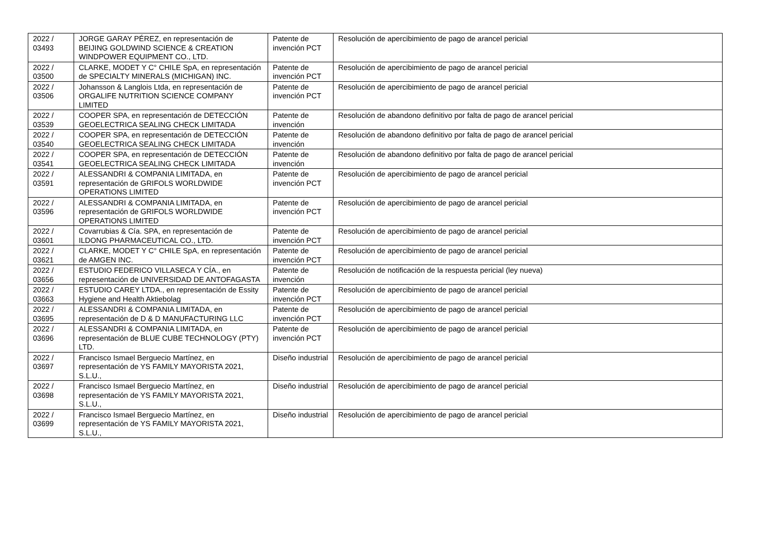| 2022 / 03493 | JORGE GARAY PÉREZ, en representación de BEIJING GOLDWIND SCIENCE & CREATION WINDPOWER EQUIPMENT CO., LTD. | Patente de invención PCT | Resolución de apercibimiento de pago de arancel pericial |
| 2022 / 03500 | CLARKE, MODET Y C° CHILE SpA, en representación de SPECIALTY MINERALS (MICHIGAN) INC. | Patente de invención PCT | Resolución de apercibimiento de pago de arancel pericial |
| 2022 / 03506 | Johansson & Langlois Ltda, en representación de ORGALIFE NUTRITION SCIENCE COMPANY LIMITED | Patente de invención PCT | Resolución de apercibimiento de pago de arancel pericial |
| 2022 / 03539 | COOPER SPA, en representación de DETECCIÓN GEOELECTRICA SEALING CHECK LIMITADA | Patente de invención | Resolución de abandono definitivo por falta de pago de arancel pericial |
| 2022 / 03540 | COOPER SPA, en representación de DETECCIÓN GEOELECTRICA SEALING CHECK LIMITADA | Patente de invención | Resolución de abandono definitivo por falta de pago de arancel pericial |
| 2022 / 03541 | COOPER SPA, en representación de DETECCIÓN GEOELECTRICA SEALING CHECK LIMITADA | Patente de invención | Resolución de abandono definitivo por falta de pago de arancel pericial |
| 2022 / 03591 | ALESSANDRI & COMPANIA LIMITADA, en representación de GRIFOLS WORLDWIDE OPERATIONS LIMITED | Patente de invención PCT | Resolución de apercibimiento de pago de arancel pericial |
| 2022 / 03596 | ALESSANDRI & COMPANIA LIMITADA, en representación de GRIFOLS WORLDWIDE OPERATIONS LIMITED | Patente de invención PCT | Resolución de apercibimiento de pago de arancel pericial |
| 2022 / 03601 | Covarrubias & Cía. SPA, en representación de ILDONG PHARMACEUTICAL CO., LTD. | Patente de invención PCT | Resolución de apercibimiento de pago de arancel pericial |
| 2022 / 03621 | CLARKE, MODET Y C° CHILE SpA, en representación de AMGEN INC. | Patente de invención PCT | Resolución de apercibimiento de pago de arancel pericial |
| 2022 / 03656 | ESTUDIO FEDERICO VILLASECA Y CÍA., en representación de UNIVERSIDAD DE ANTOFAGASTA | Patente de invención | Resolución de notificación de la respuesta pericial (ley nueva) |
| 2022 / 03663 | ESTUDIO CAREY LTDA., en representación de Essity Hygiene and Health Aktiebolag | Patente de invención PCT | Resolución de apercibimiento de pago de arancel pericial |
| 2022 / 03695 | ALESSANDRI & COMPANIA LIMITADA, en representación de D & D MANUFACTURING LLC | Patente de invención PCT | Resolución de apercibimiento de pago de arancel pericial |
| 2022 / 03696 | ALESSANDRI & COMPANIA LIMITADA, en representación de BLUE CUBE TECHNOLOGY (PTY) LTD. | Patente de invención PCT | Resolución de apercibimiento de pago de arancel pericial |
| 2022 / 03697 | Francisco Ismael Berguecio Martínez, en representación de YS FAMILY MAYORISTA 2021, S.L.U., | Diseño industrial | Resolución de apercibimiento de pago de arancel pericial |
| 2022 / 03698 | Francisco Ismael Berguecio Martínez, en representación de YS FAMILY MAYORISTA 2021, S.L.U., | Diseño industrial | Resolución de apercibimiento de pago de arancel pericial |
| 2022 / 03699 | Francisco Ismael Berguecio Martínez, en representación de YS FAMILY MAYORISTA 2021, S.L.U., | Diseño industrial | Resolución de apercibimiento de pago de arancel pericial |